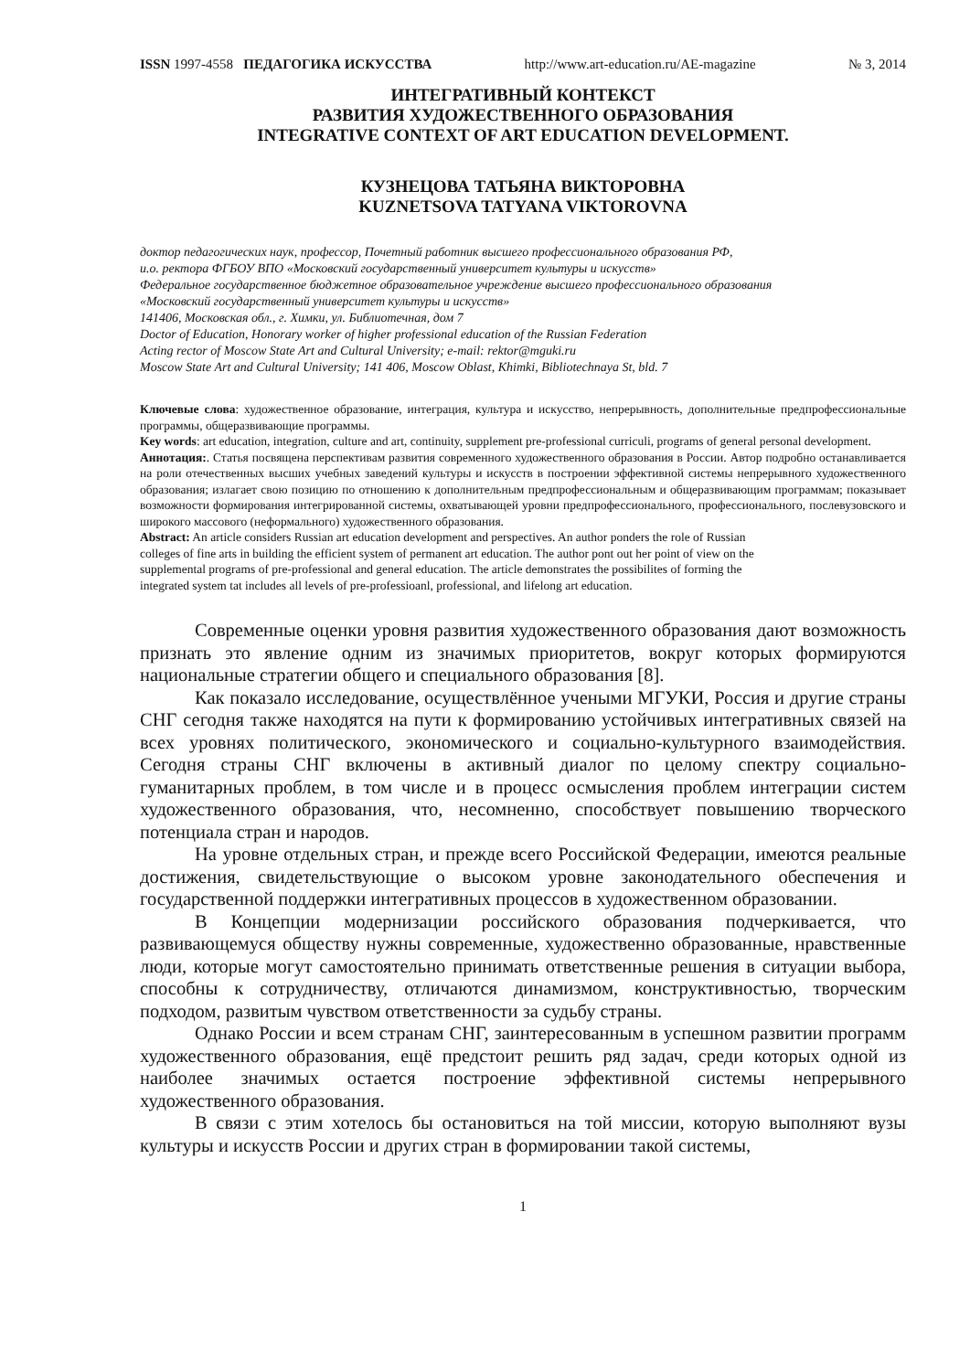ISSN 1997-4558 ПЕДАГОГИКА ИСКУССТВА http://www.art-education.ru/AE-magazine № 3, 2014
ИНТЕГРАТИВНЫЙ КОНТЕКСТ
РАЗВИТИЯ ХУДОЖЕСТВЕННОГО ОБРАЗОВАНИЯ
INTEGRATIVE CONTEXT OF ART EDUCATION DEVELOPMENT.
КУЗНЕЦОВА ТАТЬЯНА ВИКТОРОВНА
KUZNETSOVA TATYANA VIKTOROVNA
доктор педагогических наук, профессор, Почетный работник высшего профессионального образования РФ,
и.о. ректора ФГБОУ ВПО «Московский государственный университет культуры и искусств»
Федеральное государственное бюджетное образовательное учреждение высшего профессионального образования
«Московский государственный университет культуры и искусств»
141406, Московская обл., г. Химки, ул. Библиотечная, дом 7
Doctor of Education, Honorary worker of higher professional education of the Russian Federation
Acting rector of Moscow State Art and Cultural University; e-mail: rektor@mguki.ru
Moscow State Art and Cultural University; 141 406, Moscow Oblast, Khimki, Bibliotechnaya St, bld. 7
Ключевые слова: художественное образование, интеграция, культура и искусство, непрерывность, дополнительные предпрофессиональные программы, общеразвивающие программы.
Key words: art education, integration, culture and art, continuity, supplement pre-professional curriculi, programs of general personal development.
Аннотация:. Статья посвящена перспективам развития современного художественного образования в России. Автор подробно останавливается на роли отечественных высших учебных заведений культуры и искусств в построении эффективной системы непрерывного художественного образования; излагает свою позицию по отношению к дополнительным предпрофессиональным и общеразвивающим программам; показывает возможности формирования интегрированной системы, охватывающей уровни предпрофессионального, профессионального, послевузовского и широкого массового (неформального) художественного образования.
Abstract: An article considers Russian art education development and perspectives. An author ponders the role of Russian
colleges of fine arts in building the efficient system of permanent art education. The author pont out her point of view on the
supplemental programs of pre-professional and general education. The article demonstrates the possibilites of forming the
integrated system tat includes all levels of pre-professioanl, professional, and lifelong art education.
Современные оценки уровня развития художественного образования дают возможность признать это явление одним из значимых приоритетов, вокруг которых формируются национальные стратегии общего и специального образования [8].
Как показало исследование, осуществлённое учеными МГУКИ, Россия и другие страны СНГ сегодня также находятся на пути к формированию устойчивых интегративных связей на всех уровнях политического, экономического и социально-культурного взаимодействия. Сегодня страны СНГ включены в активный диалог по целому спектру социально-гуманитарных проблем, в том числе и в процесс осмысления проблем интеграции систем художественного образования, что, несомненно, способствует повышению творческого потенциала стран и народов.
На уровне отдельных стран, и прежде всего Российской Федерации, имеются реальные достижения, свидетельствующие о высоком уровне законодательного обеспечения и государственной поддержки интегративных процессов в художественном образовании.
В Концепции модернизации российского образования подчеркивается, что развивающемуся обществу нужны современные, художественно образованные, нравственные люди, которые могут самостоятельно принимать ответственные решения в ситуации выбора, способны к сотрудничеству, отличаются динамизмом, конструктивностью, творческим подходом, развитым чувством ответственности за судьбу страны.
Однако России и всем странам СНГ, заинтересованным в успешном развитии программ художественного образования, ещё предстоит решить ряд задач, среди которых одной из наиболее значимых остается построение эффективной системы непрерывного художественного образования.
В связи с этим хотелось бы остановиться на той миссии, которую выполняют вузы культуры и искусств России и других стран в формировании такой системы,
1